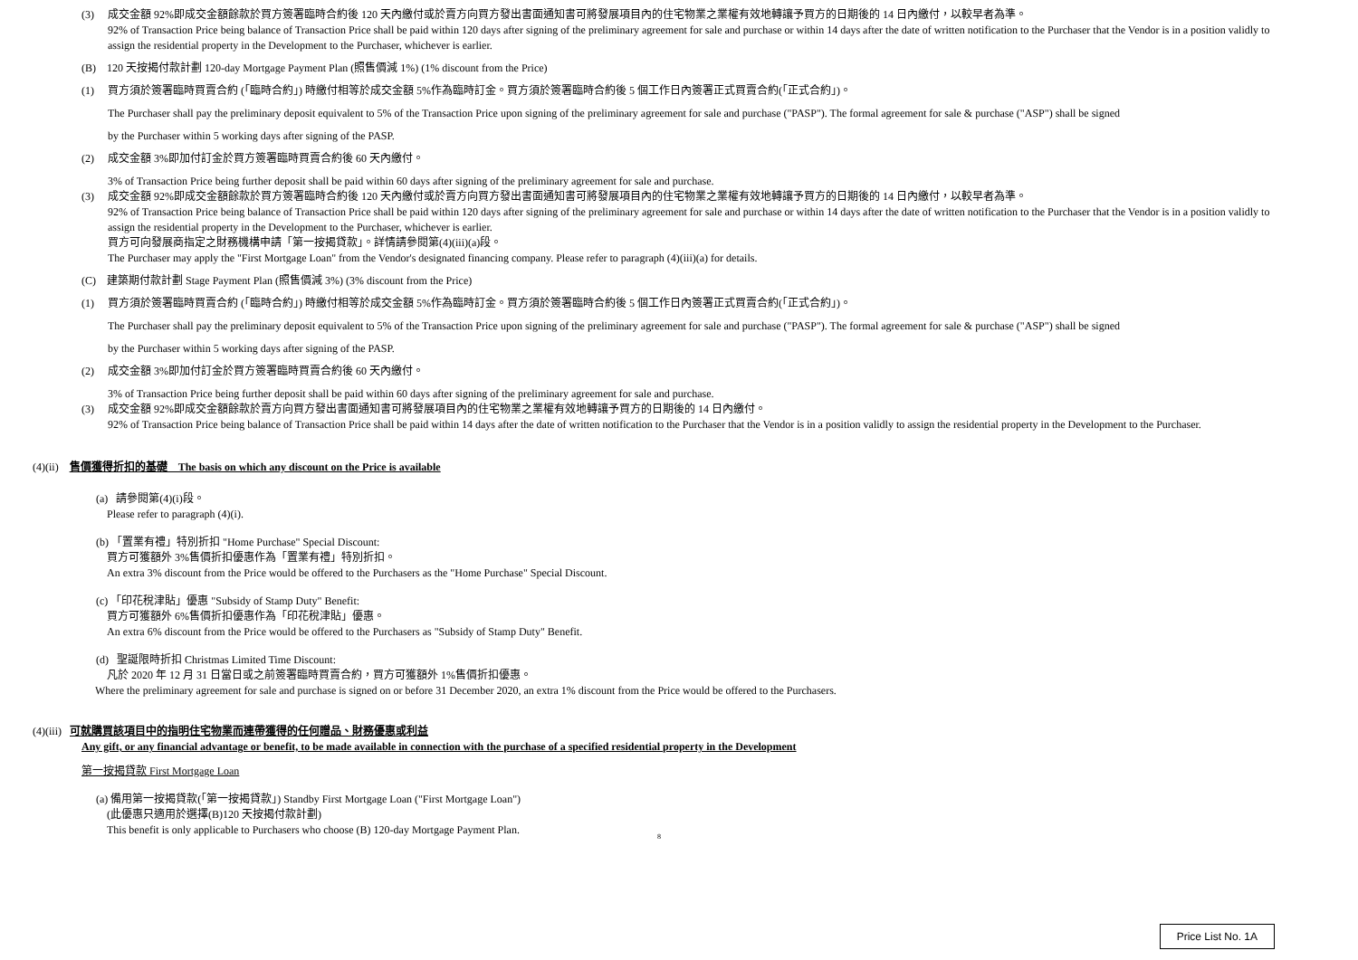(3) 成交金額 92%即成交金額餘款於買方簽署臨時合約後 120 天內繳付或於賣方向買方發出書面通知書可將發展項目內的住宅物業之業權有效地轉讓予買方的日期後的 14 日內繳付，以較早者為準。
92% of Transaction Price being balance of Transaction Price shall be paid within 120 days after signing of the preliminary agreement for sale and purchase or within 14 days after the date of written notification to the Purchaser that the Vendor is in a position validly to assign the residential property in the Development to the Purchaser, whichever is earlier.
(B) 120 天按揭付款計劃 120-day Mortgage Payment Plan (照售價減 1%) (1% discount from the Price)
(1) 買方須於簽署臨時買賣合約 (「臨時合約」) 時繳付相等於成交金額 5%作為臨時訂金。買方須於簽署臨時合約後 5 個工作日內簽署正式買賣合約(「正式合約」)。
The Purchaser shall pay the preliminary deposit equivalent to 5% of the Transaction Price upon signing of the preliminary agreement for sale and purchase ("PASP"). The formal agreement for sale & purchase ("ASP") shall be signed
by the Purchaser within 5 working days after signing of the PASP.
(2) 成交金額 3%即加付訂金於買方簽署臨時買賣合約後 60 天內繳付。
3% of Transaction Price being further deposit shall be paid within 60 days after signing of the preliminary agreement for sale and purchase.
(3) 成交金額 92%即成交金額餘款於買方簽署臨時合約後 120 天內繳付或於賣方向買方發出書面通知書可將發展項目內的住宅物業之業權有效地轉讓予買方的日期後的 14 日內繳付，以較早者為準。
92% of Transaction Price being balance of Transaction Price shall be paid within 120 days after signing of the preliminary agreement for sale and purchase or within 14 days after the date of written notification to the Purchaser that the Vendor is in a position validly to assign the residential property in the Development to the Purchaser, whichever is earlier.
買方可向發展商指定之財務機構申請「第一按揭貸款」。詳情請參閱第(4)(iii)(a)段。
The Purchaser may apply the "First Mortgage Loan" from the Vendor's designated financing company. Please refer to paragraph (4)(iii)(a) for details.
(C) 建築期付款計劃 Stage Payment Plan (照售價減 3%) (3% discount from the Price)
(1) 買方須於簽署臨時買賣合約 (「臨時合約」) 時繳付相等於成交金額 5%作為臨時訂金。買方須於簽署臨時合約後 5 個工作日內簽署正式買賣合約(「正式合約」)。
The Purchaser shall pay the preliminary deposit equivalent to 5% of the Transaction Price upon signing of the preliminary agreement for sale and purchase ("PASP"). The formal agreement for sale & purchase ("ASP") shall be signed
by the Purchaser within 5 working days after signing of the PASP.
(2) 成交金額 3%即加付訂金於買方簽署臨時買賣合約後 60 天內繳付。
3% of Transaction Price being further deposit shall be paid within 60 days after signing of the preliminary agreement for sale and purchase.
(3) 成交金額 92%即成交金額餘款於賣方向買方發出書面通知書可將發展項目內的住宅物業之業權有效地轉讓予買方的日期後的 14 日內繳付。
92% of Transaction Price being balance of Transaction Price shall be paid within 14 days after the date of written notification to the Purchaser that the Vendor is in a position validly to assign the residential property in the Development to the Purchaser.
(4)(ii) 售價獲得折扣的基礎　The basis on which any discount on the Price is available
(a) 請參閱第(4)(i)段。
Please refer to paragraph (4)(i).
(b) 「置業有禮」特別折扣 "Home Purchase" Special Discount:
買方可獲額外 3%售價折扣優惠作為「置業有禮」特別折扣。
An extra 3% discount from the Price would be offered to the Purchasers as the "Home Purchase" Special Discount.
(c) 「印花稅津貼」優惠 "Subsidy of Stamp Duty" Benefit:
買方可獲額外 6%售價折扣優惠作為「印花稅津貼」優惠。
An extra 6% discount from the Price would be offered to the Purchasers as "Subsidy of Stamp Duty" Benefit.
(d) 聖誕限時折扣 Christmas Limited Time Discount:
凡於 2020 年 12 月 31 日當日或之前簽署臨時買賣合約，買方可獲額外 1%售價折扣優惠。
Where the preliminary agreement for sale and purchase is signed on or before 31 December 2020, an extra 1% discount from the Price would be offered to the Purchasers.
(4)(iii) 可就購買該項目中的指明住宅物業而連帶獲得的任何贈品、財務優惠或利益
Any gift, or any financial advantage or benefit, to be made available in connection with the purchase of a specified residential property in the Development
第一按揭貸款 First Mortgage Loan
(a) 備用第一按揭貸款(「第一按揭貸款」) Standby First Mortgage Loan ("First Mortgage Loan")
(此優惠只適用於選擇(B)120 天按揭付款計劃)
This benefit is only applicable to Purchasers who choose (B) 120-day Mortgage Payment Plan.
8
Price List No. 1A